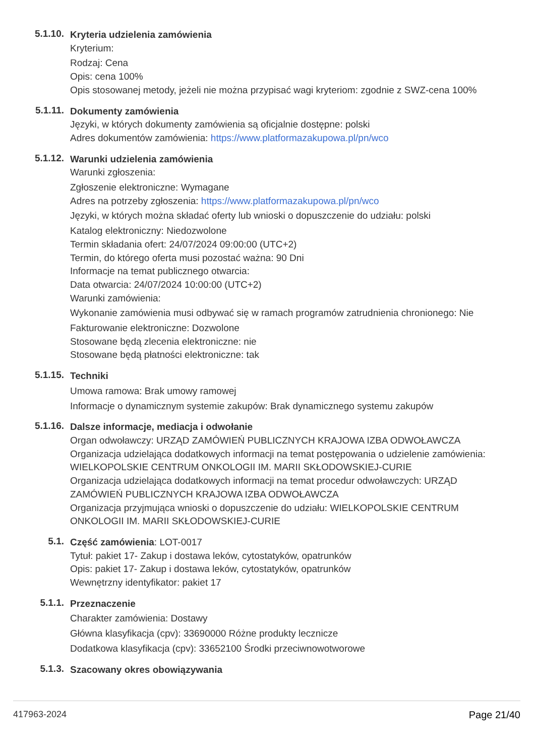5.1.10.
Kryteria udzielenia zamówienia
Kryterium:
Rodzaj: Cena
Opis: cena 100%
Opis stosowanej metody, jeżeli nie można przypisać wagi kryteriom: zgodnie z SWZ-cena 100%
5.1.11.
Dokumenty zamówienia
Języki, w których dokumenty zamówienia są oficjalnie dostępne: polski
Adres dokumentów zamówienia: https://www.platformazakupowa.pl/pn/wco
5.1.12.
Warunki udzielenia zamówienia
Warunki zgłoszenia:
Zgłoszenie elektroniczne: Wymagane
Adres na potrzeby zgłoszenia: https://www.platformazakupowa.pl/pn/wco
Języki, w których można składać oferty lub wnioski o dopuszczenie do udziału: polski
Katalog elektroniczny: Niedozwolone
Termin składania ofert: 24/07/2024 09:00:00 (UTC+2)
Termin, do którego oferta musi pozostać ważna: 90 Dni
Informacje na temat publicznego otwarcia:
Data otwarcia: 24/07/2024 10:00:00 (UTC+2)
Warunki zamówienia:
Wykonanie zamówienia musi odbywać się w ramach programów zatrudnienia chronionego: Nie
Fakturowanie elektroniczne: Dozwolone
Stosowane będą zlecenia elektroniczne: nie
Stosowane będą płatności elektroniczne: tak
5.1.15.
Techniki
Umowa ramowa: Brak umowy ramowej
Informacje o dynamicznym systemie zakupów: Brak dynamicznego systemu zakupów
5.1.16.
Dalsze informacje, mediacja i odwołanie
Organ odwoławczy: URZĄD ZAMÓWIEŃ PUBLICZNYCH KRAJOWA IZBA ODWOŁAWCZA
Organizacja udzielająca dodatkowych informacji na temat postępowania o udzielenie zamówienia: WIELKOPOLSKIE CENTRUM ONKOLOGII IM. MARII SKŁODOWSKIEJ-CURIE
Organizacja udzielająca dodatkowych informacji na temat procedur odwoławczych: URZĄD ZAMÓWIEŃ PUBLICZNYCH KRAJOWA IZBA ODWOŁAWCZA
Organizacja przyjmująca wnioski o dopuszczenie do udziału: WIELKOPOLSKIE CENTRUM ONKOLOGII IM. MARII SKŁODOWSKIEJ-CURIE
5.1.
Część zamówienia: LOT-0017
Tytuł: pakiet 17- Zakup i dostawa leków, cytostatyków, opatrunków
Opis: pakiet 17- Zakup i dostawa leków, cytostatyków, opatrunków
Wewnętrzny identyfikator: pakiet 17
5.1.1.
Przeznaczenie
Charakter zamówienia: Dostawy
Główna klasyfikacja (cpv): 33690000 Różne produkty lecznicze
Dodatkowa klasyfikacja (cpv): 33652100 Środki przeciwnowotworowe
5.1.3.
Szacowany okres obowiązywania
417963-2024 Page 21/40